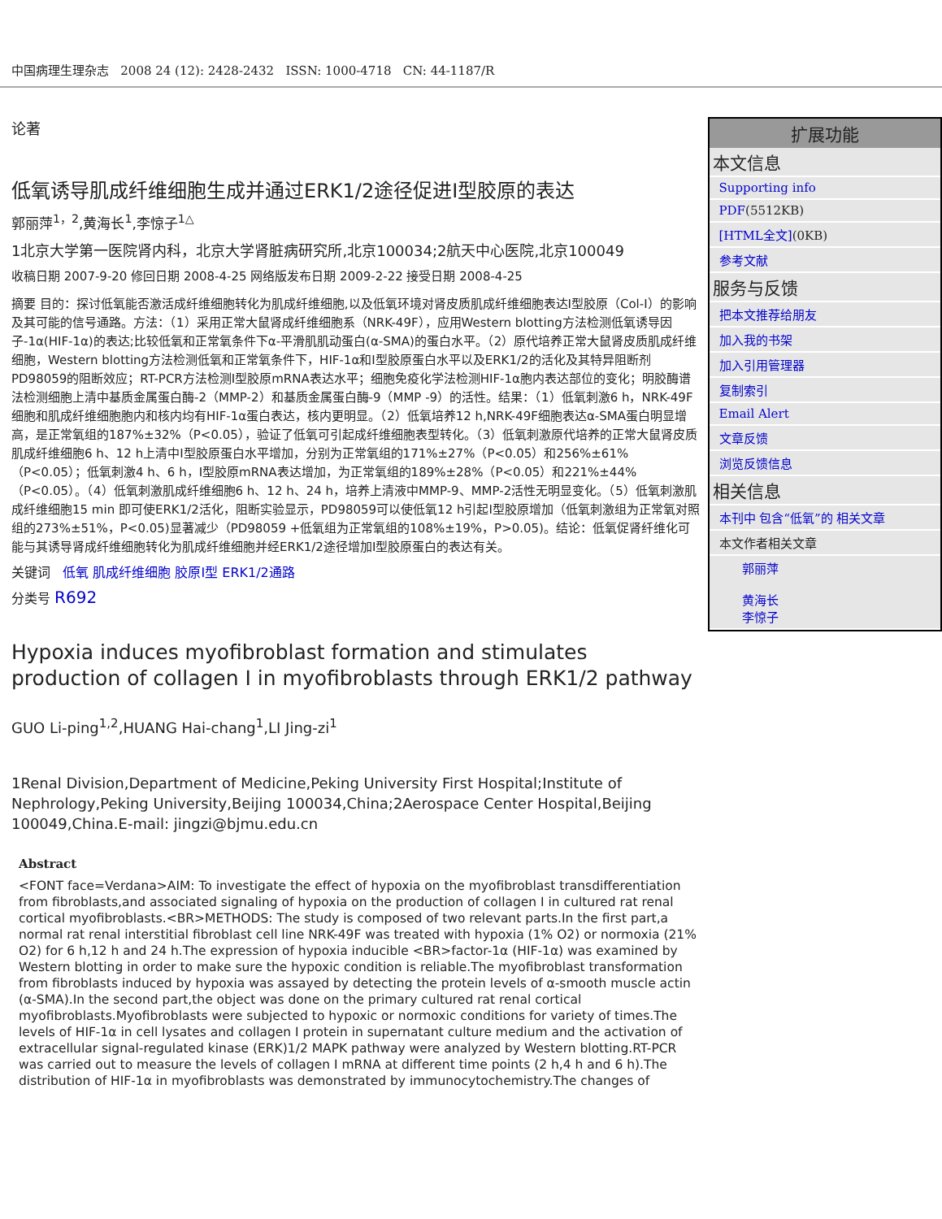中国病理生理杂志 2008 24 (12): 2428-2432 ISSN: 1000-4718 CN: 44-1187/R
论著
低氧诱导肌成纤维细胞生成并通过ERK1/2途径促进Ⅰ型胶原的表达
郭丽萍<sup>1，2</sup>,黄海长<sup>1</sup>,李惊子<sup>1△</sup>
1北京大学第一医院肾内科，北京大学肾脏病研究所,北京100034;2航天中心医院,北京100049
收稿日期 2007-9-20 修回日期 2008-4-25 网络版发布日期 2009-2-22 接受日期 2008-4-25
摘要 目的：探讨低氧能否激活成纤维细胞转化为肌成纤维细胞,以及低氧环境对肾皮质肌成纤维细胞表达Ⅰ型胶原（Col-Ⅰ）的影响及其可能的信号通路。方法：（1）采用正常大鼠肾成纤维细胞系（NRK-49F），应用Western blotting方法检测低氧诱导因子-1α(HIF-1α)的表达;比较低氧和正常氧条件下α-平滑肌肌动蛋白(α-SMA)的蛋白水平。（2）原代培养正常大鼠肾皮质肌成纤维细胞，Western blotting方法检测低氧和正常氧条件下，HIF-1α和Ⅰ型胶原蛋白水平以及ERK1/2的活化及其特异阻断剂 PD98059的阻断效应；RT-PCR方法检测Ⅰ型胶原mRNA表达水平；细胞免疫化学法检测HIF-1α胞内表达部位的变化；明胶酶谱法检测细胞上清中基质金属蛋白酶-2（MMP-2）和基质金属蛋白酶-9（MMP -9）的活性。结果：（1）低氧刺激6 h，NRK-49F细胞和肌成纤维细胞胞内和核内均有HIF-1α蛋白表达，核内更明显。（2）低氧培养12 h,NRK-49F细胞表达α-SMA蛋白明显增高，是正常氧组的187%±32%（P<0.05），验证了低氧可引起成纤维细胞表型转化。（3）低氧刺激原代培养的正常大鼠肾皮质肌成纤维细胞6 h、12 h上清中Ⅰ型胶原蛋白水平增加，分别为正常氧组的171%±27%（P<0.05）和256%±61% （P<0.05）；低氧刺激4 h、6 h，Ⅰ型胶原mRNA表达增加，为正常氧组的189%±28%（P<0.05）和221%±44%（P<0.05）。（4）低氧刺激肌成纤维细胞6 h、12 h、24 h，培养上清液中MMP-9、MMP-2活性无明显变化。（5）低氧刺激肌成纤维细胞15 min 即可使ERK1/2活化，阻断实验显示，PD98059可以使低氧12 h引起Ⅰ型胶原增加（低氧刺激组为正常氧对照组的273%±51%，P<0.05)显著减少（PD98059 +低氧组为正常氧组的108%±19%，P>0.05)。结论：低氧促肾纤维化可能与其诱导肾成纤维细胞转化为肌成纤维细胞并经ERK1/2途径增加Ⅰ型胶原蛋白的表达有关。
关键词 低氧 肌成纤维细胞 胶原Ⅰ型 ERK1/2通路
分类号 R692
Hypoxia induces myofibroblast formation and stimulates production of collagen Ⅰ in myofibroblasts through ERK1/2 pathway
GUO Li-ping<sup>1,2</sup>,HUANG Hai-chang<sup>1</sup>,LI Jing-zi<sup>1</sup>
1Renal Division,Department of Medicine,Peking University First Hospital;Institute of Nephrology,Peking University,Beijing 100034,China;2Aerospace Center Hospital,Beijing 100049,China.E-mail: jingzi@bjmu.edu.cn
Abstract
<FONT face=Verdana>AIM: To investigate the effect of hypoxia on the myofibroblast transdifferentiation from fibroblasts,and associated signaling of hypoxia on the production of collagen I in cultured rat renal cortical myofibroblasts.<BR>METHODS: The study is composed of two relevant parts.In the first part,a normal rat renal interstitial fibroblast cell line NRK-49F was treated with hypoxia (1% O2) or normoxia (21% O2) for 6 h,12 h and 24 h.The expression of hypoxia inducible <BR>factor-1α (HIF-1α) was examined by Western blotting in order to make sure the hypoxic condition is reliable.The myofibroblast transformation from fibroblasts induced by hypoxia was assayed by detecting the protein levels of α-smooth muscle actin (α-SMA).In the second part,the object was done on the primary cultured rat renal cortical myofibroblasts.Myofibroblasts were subjected to hypoxic or normoxic conditions for variety of times.The levels of HIF-1α in cell lysates and collagen I protein in supernatant culture medium and the activation of extracellular signal-regulated kinase (ERK)1/2 MAPK pathway were analyzed by Western blotting.RT-PCR was carried out to measure the levels of collagen I mRNA at different time points (2 h,4 h and 6 h).The distribution of HIF-1α in myofibroblasts was demonstrated by immunocytochemistry.The changes of
扩展功能
本文信息
Supporting info
PDF(5512KB)
[HTML全文](0KB)
参考文献
服务与反馈
把本文推荐给朋友
加入我的书架
加入引用管理器
复制索引
Email Alert
文章反馈
浏览反馈信息
相关信息
本刊中 包含“低氧”的 相关文章
本文作者相关文章
郭丽萍
黄海长
李惊子